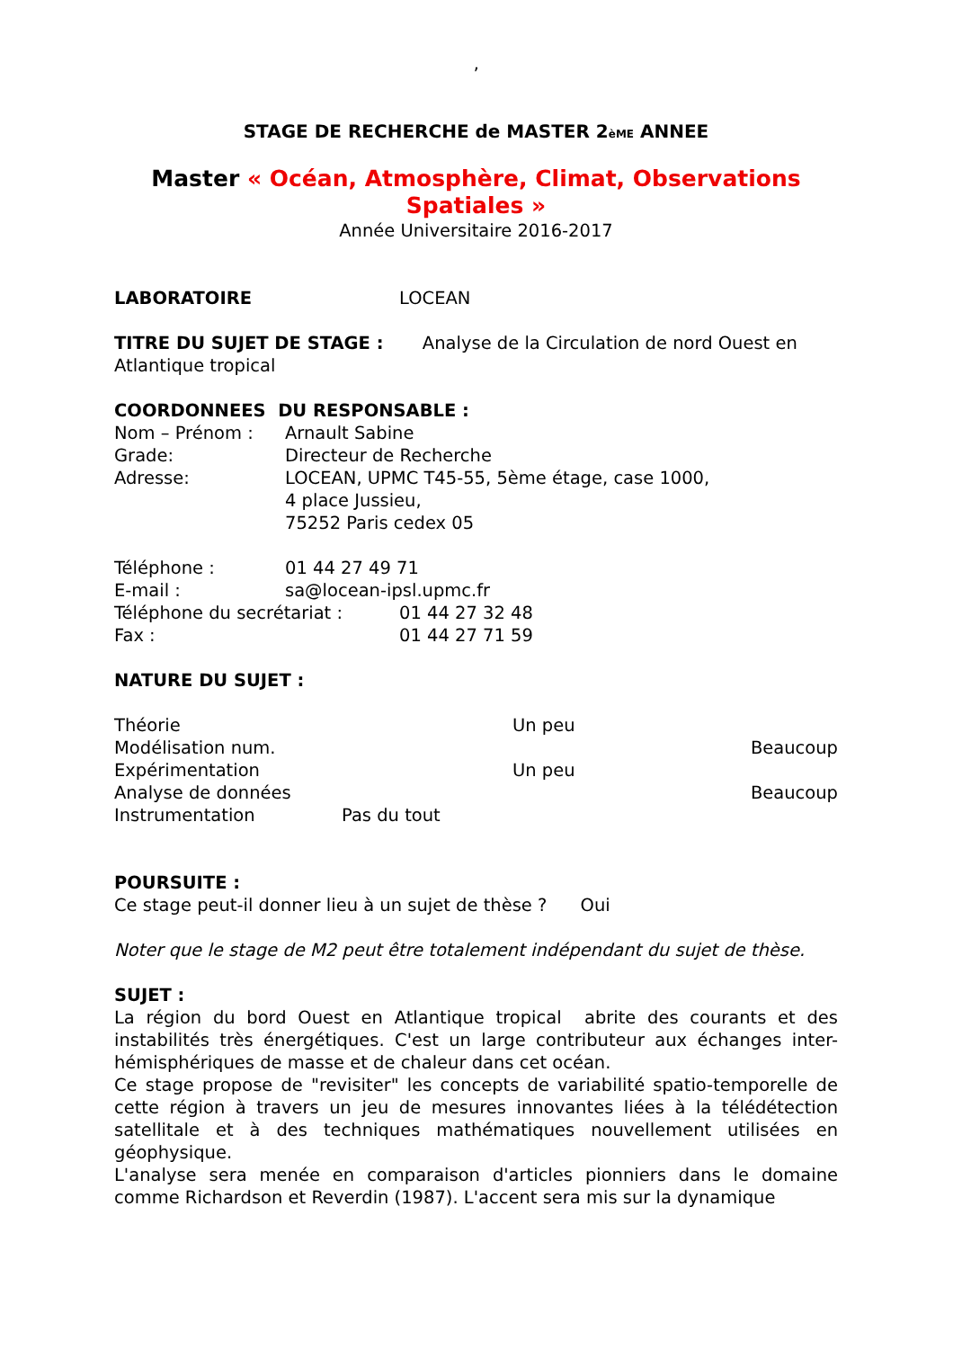’
STAGE DE RECHERCHE de MASTER 2èME ANNEE
Master « Océan, Atmosphère, Climat, Observations Spatiales »
Année Universitaire 2016-2017
LABORATOIRE LOCEAN
TITRE DU SUJET DE STAGE : Analyse de la Circulation de nord Ouest en Atlantique tropical
COORDONNEES DU RESPONSABLE :
Nom – Prénom : Arnault Sabine
Grade: Directeur de Recherche
Adresse: LOCEAN, UPMC T45-55, 5ème étage, case 1000,
4 place Jussieu,
75252 Paris cedex 05
Téléphone : 01 44 27 49 71
E-mail : sa@locean-ipsl.upmc.fr
Téléphone du secrétariat : 01 44 27 32 48
Fax : 01 44 27 71 59
NATURE DU SUJET :
| Théorie | | Un peu | |
| Modélisation num. | | | Beaucoup |
| Expérimentation | | Un peu | |
| Analyse de données | | | Beaucoup |
| Instrumentation | Pas du tout | | |
POURSUITE :
Ce stage peut-il donner lieu à un sujet de thèse ? Oui
Noter que le stage de M2 peut être totalement indépendant du sujet de thèse.
SUJET :
La région du bord Ouest en Atlantique tropical abrite des courants et des instabilités très énergétiques. C'est un large contributeur aux échanges inter-hémisphériques de masse et de chaleur dans cet océan.
Ce stage propose de "revisiter" les concepts de variabilité spatio-temporelle de cette région à travers un jeu de mesures innovantes liées à la télédétection satellitale et à des techniques mathématiques nouvellement utilisées en géophysique.
L'analyse sera menée en comparaison d'articles pionniers dans le domaine comme Richardson et Reverdin (1987). L'accent sera mis sur la dynamique